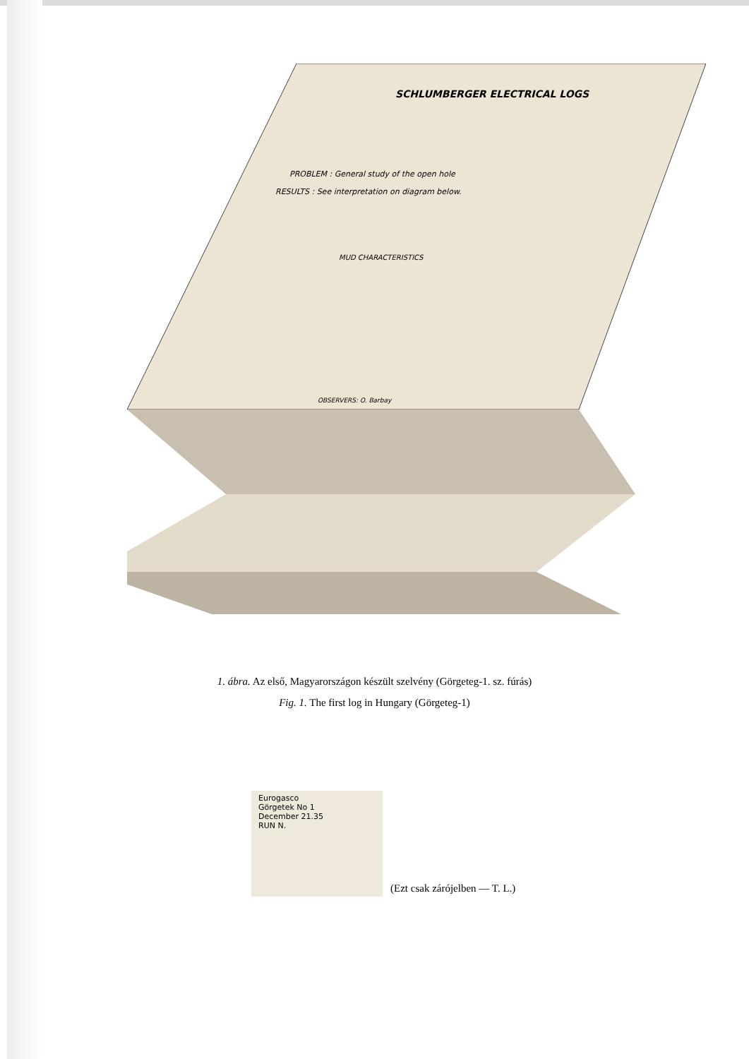SCHLUMBERGER ELECTRICAL LOGS
PROBLEM : General study of the open hole
RESULTS : See interpretation on diagram below.
MUD CHARACTERISTICS
OBSERVERS: O. Barbay
1. ábra. Az első, Magyarországon készült szelvény (Görgeteg-1. sz. fúrás)
Fig. 1. The first log in Hungary (Görgeteg-1)
Eurogasco
Görgetek No 1
December 21.35
RUN N.
(Ezt csak zárójelben — T. L.)